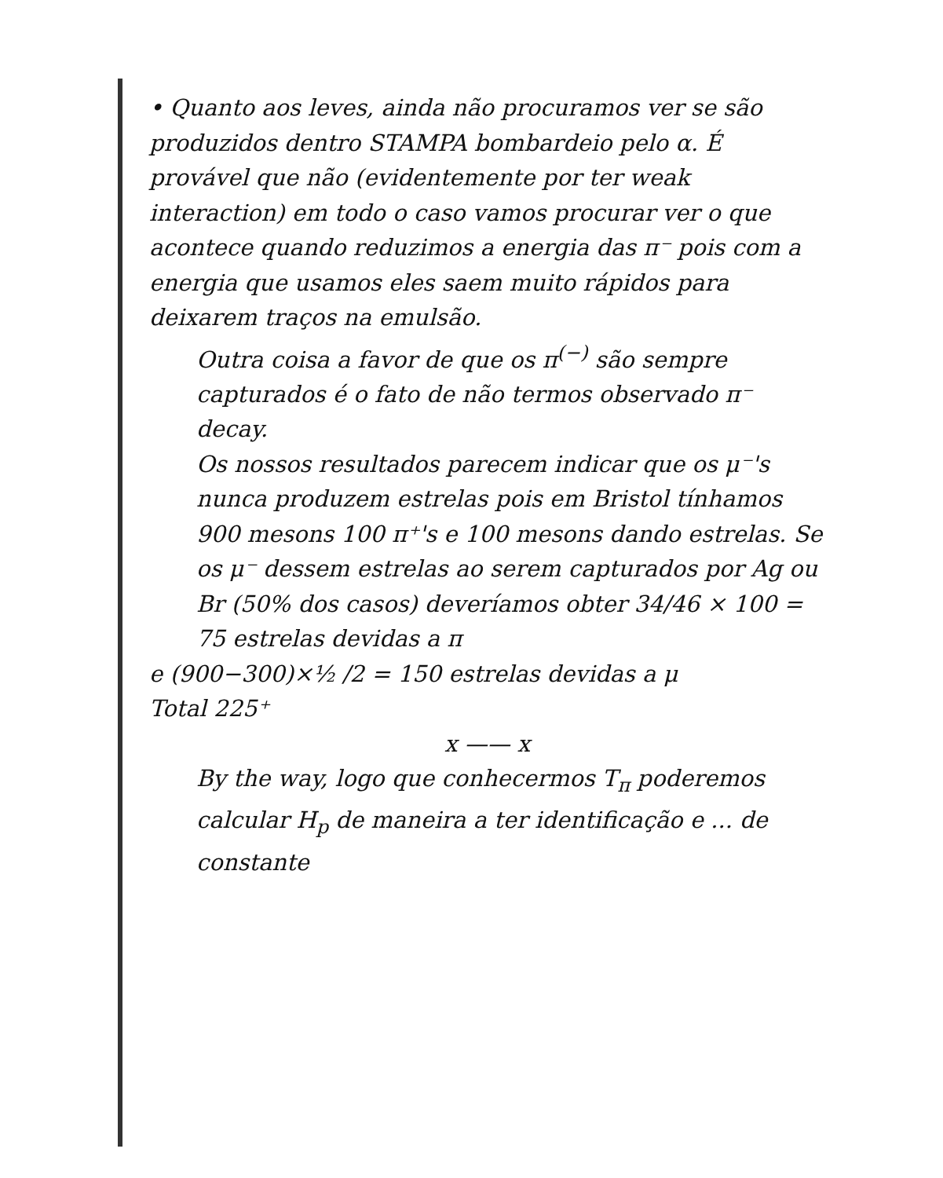• Quanto aos leves, ainda não procuramos ver se são produzidos dentro STAMPA bombardeio pelo α. É provável que não (evidentemente por ter weak interaction) em todo o caso vamos procurar ver o que acontece quando reduzimos a energia das π⁻ pois com a energia que usamos eles saem muito rápidos para deixarem traços na emulsão.
Outra coisa a favor de que os π<sup>(−)</sup> são sempre capturados é o fato de não termos observado π⁻ decay.
Os nossos resultados parecem indicar que os μ⁻'s nunca produzem estrelas pois em Bristol tínhamos 900 mesons 100 π⁺'s e 100 mesons dando estrelas. Se os μ⁻ dessem estrelas ao serem capturados por Ag ou Br (50% dos casos) deveríamos obter 34/46 × 100 = 75 estrelas devidas a π
e (900−300)×½ /2 = 150 estrelas devidas a μ
Total 225⁺
x —— x
By the way, logo que conhecermos T<sub>π</sub> poderemos calcular H<sub>p</sub> de maneira a ter identificação e ... de constante